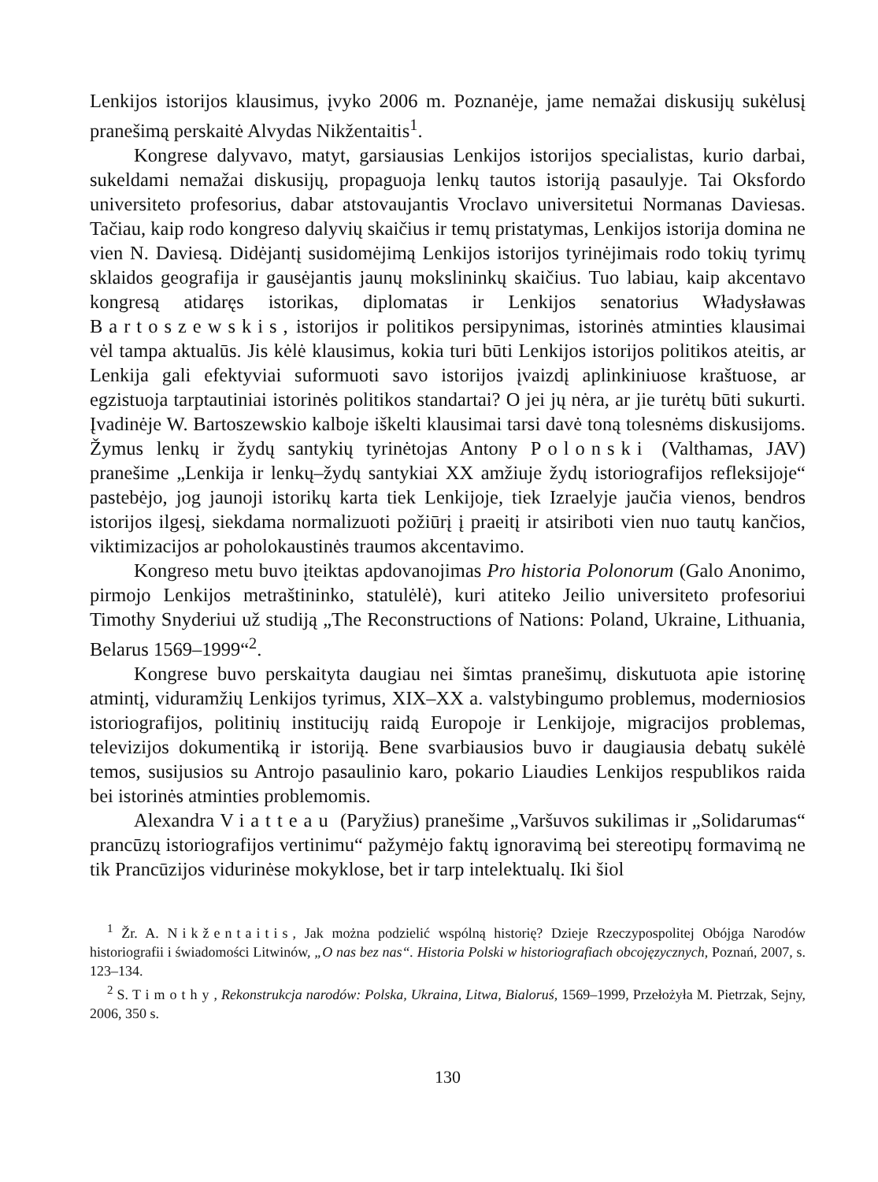Lenkijos istorijos klausimus, įvyko 2006 m. Poznanėje, jame nemažai diskusijų sukėlusį pranešimą perskaitė Alvydas Nikžentaitis<sup>1</sup>.
Kongrese dalyvavo, matyt, garsiausias Lenkijos istorijos specialistas, kurio darbai, sukeldami nemažai diskusijų, propaguoja lenkų tautos istoriją pasaulyje. Tai Oksfordo universiteto profesorius, dabar atstovaujantis Vroclavo universitetui Normanas Daviesas. Tačiau, kaip rodo kongreso dalyvių skaičius ir temų pristatymas, Lenkijos istorija domina ne vien N. Daviesą. Didėjantį susidomėjimą Lenkijos istorijos tyrinėjimais rodo tokių tyrimų sklaidos geografija ir gausėjantis jaunų mokslininkų skaičius. Tuo labiau, kaip akcentavo kongresą atidaręs istorikas, diplomatas ir Lenkijos senatorius Władysławas Bartoszewskis, istorijos ir politikos persipynimas, istorinės atminties klausimai vėl tampa aktualūs. Jis kėlė klausimus, kokia turi būti Lenkijos istorijos politikos ateitis, ar Lenkija gali efektyviai suformuoti savo istorijos įvaizdį aplinkiniuose kraštuose, ar egzistuoja tarptautiniai istorinės politikos standartai? O jei jų nėra, ar jie turėtų būti sukurti. Įvadinėje W. Bartoszewskio kalboje iškelti klausimai tarsi davė toną tolesnėms diskusijoms. Žymus lenkų ir žydų santykių tyrinėtojas Antony Polonski (Valthamas, JAV) pranešime „Lenkija ir lenkų–žydų santykiai XX amžiuje žydų istoriografijos refleksijoje“ pastebėjo, jog jaunoji istorikų karta tiek Lenkijoje, tiek Izraelyje jaučia vienos, bendros istorijos ilgesį, siekdama normalizuoti požiūrį į praeitį ir atsiriboti vien nuo tautų kančios, viktimizacijos ar poholokaustinės traumos akcentavimo.
Kongreso metu buvo įteiktas apdovanojimas Pro historia Polonorum (Galo Anonimo, pirmojo Lenkijos metraštininko, statulėlė), kuri atiteko Jeilio universiteto profesoriui Timothy Snyderiui už studiją „The Reconstructions of Nations: Poland, Ukraine, Lithuania, Belarus 1569–1999“<sup>2</sup>.
Kongrese buvo perskaityta daugiau nei šimtas pranešimų, diskutuota apie istorinę atmintį, viduramžių Lenkijos tyrimus, XIX–XX a. valstybingumo problemus, moderniosios istoriografijos, politinių institucijų raidą Europoje ir Lenkijoje, migracijos problemas, televizijos dokumentiką ir istoriją. Bene svarbiausios buvo ir daugiausia debatų sukėlė temos, susijusios su Antrojo pasaulinio karo, pokario Liaudies Lenkijos respublikos raida bei istorinės atminties problemomis.
Alexandra Viatteau (Paryžius) pranešime „Varšuvos sukilimas ir „Solidarumas“ prancūzų istoriografijos vertinimu“ pažymėjo faktų ignoravimą bei stereotipų formavimą ne tik Prancūzijos vidurinėse mokyklose, bet ir tarp intelektualų. Iki šiol
<sup>1</sup> Žr. A. Nikžentaitis, Jak można podzielić wspólną historię? Dzieje Rzeczypospolitej Obójga Narodów historiografii i świadomości Litwinów, „O nas bez nas“. Historia Polski w historiografiach obcojęzycznych, Poznań, 2007, s. 123–134.
<sup>2</sup> S. Timothy, Rekonstrukcja narodów: Polska, Ukraina, Litwa, Bialoruś, 1569–1999, Przełożyła M. Pietrzak, Sejny, 2006, 350 s.
130